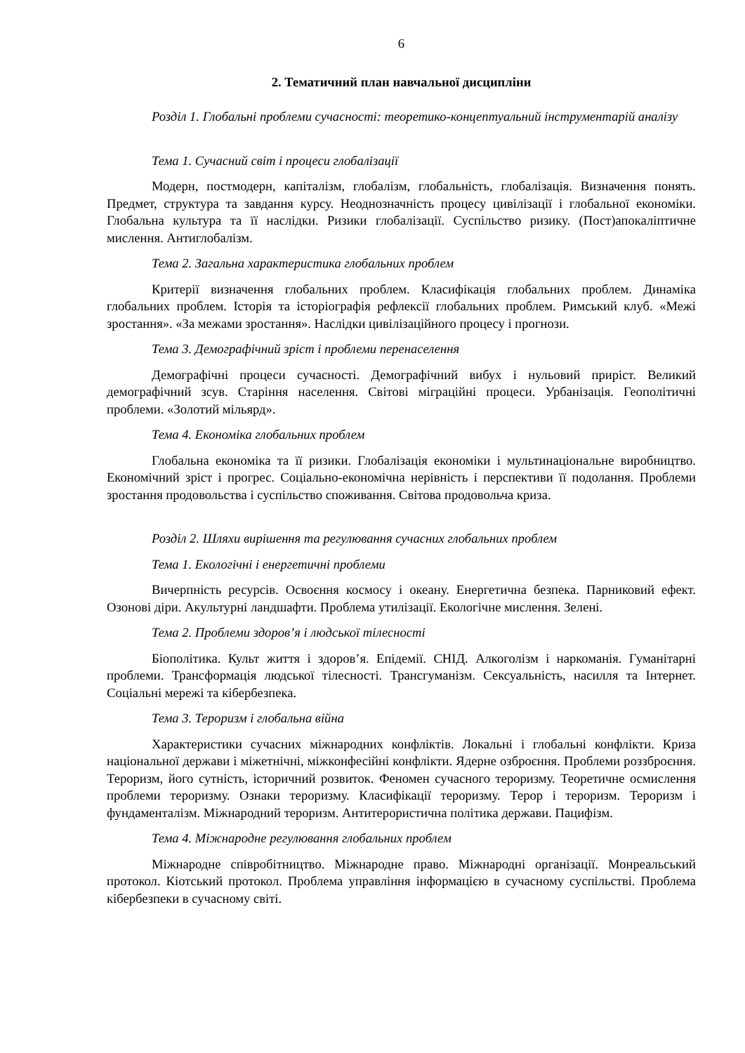6
2. Тематичний план навчальної дисципліни
Розділ 1. Глобальні проблеми сучасності: теоретико-концептуальний інструментарій аналізу
Тема 1. Сучасний світ і процеси глобалізації
Модерн, постмодерн, капіталізм, глобалізм, глобальність, глобалізація. Визначення понять. Предмет, структура та завдання курсу. Неоднозначність процесу цивілізації і глобальної економіки. Глобальна культура та її наслідки. Ризики глобалізації. Суспільство ризику. (Пост)апокаліптичне мислення. Антиглобалізм.
Тема 2. Загальна характеристика глобальних проблем
Критерії визначення глобальних проблем. Класифікація глобальних проблем. Динаміка глобальних проблем. Історія та історіографія рефлексії глобальних проблем. Римський клуб. «Межі зростання». «За межами зростання». Наслідки цивілізаційного процесу і прогнози.
Тема 3. Демографічний зріст і проблеми перенаселення
Демографічні процеси сучасності. Демографічний вибух і нульовий приріст. Великий демографічний зсув. Старіння населення. Світові міграційні процеси. Урбанізація. Геополітичні проблеми. «Золотий мільярд».
Тема 4. Економіка глобальних проблем
Глобальна економіка та її ризики. Глобалізація економіки і мультинаціональне виробництво. Економічний зріст і прогрес. Соціально-економічна нерівність і перспективи її подолання. Проблеми зростання продовольства і суспільство споживання. Світова продовольча криза.
Розділ 2. Шляхи вирішення та регулювання сучасних глобальних проблем
Тема 1. Екологічні і енергетичні проблеми
Вичерпність ресурсів. Освоєння космосу і океану. Енергетична безпека. Парниковий ефект. Озонові діри. Акультурні ландшафти. Проблема утилізації. Екологічне мислення. Зелені.
Тема 2. Проблеми здоров’я і людської тілесності
Біополітика. Культ життя і здоров’я. Епідемії. СНІД. Алкоголізм і наркоманія. Гуманітарні проблеми. Трансформація людської тілесності. Трансгуманізм. Сексуальність, насилля та Інтернет. Соціальні мережі та кібербезпека.
Тема 3. Тероризм і глобальна війна
Характеристики сучасних міжнародних конфліктів. Локальні і глобальні конфлікти. Криза національної держави і міжетнічні, міжконфесійні конфлікти. Ядерне озброєння. Проблеми роззброєння. Тероризм, його сутність, історичний розвиток. Феномен сучасного тероризму. Теоретичне осмислення проблеми тероризму. Ознаки тероризму. Класифікації тероризму. Терор і тероризм. Тероризм і фундаменталізм. Міжнародний тероризм. Антитерористична політика держави. Пацифізм.
Тема 4. Міжнародне регулювання глобальних проблем
Міжнародне співробітництво. Міжнародне право. Міжнародні організації. Монреальський протокол. Кіотський протокол. Проблема управління інформацією в сучасному суспільстві. Проблема кібербезпеки в сучасному світі.